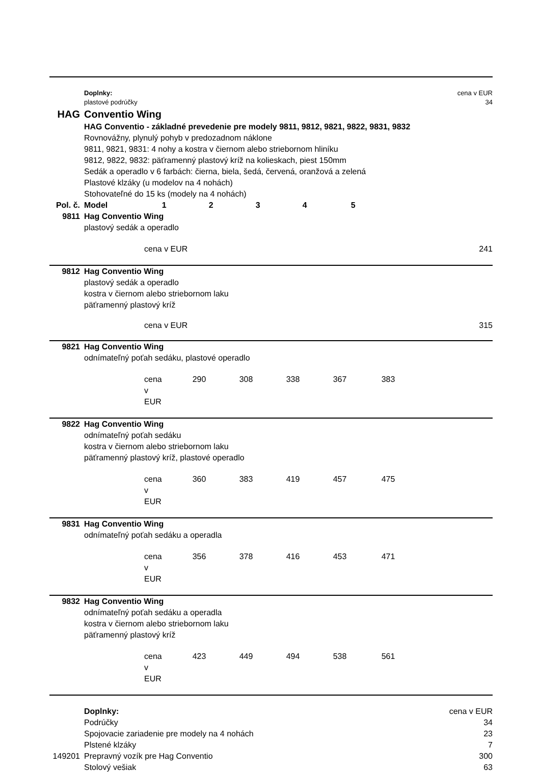| | Doplnky: | | | | | | cena v EUR |
| | plastové podrúčky | | | | | | 34 |
| HAG | Conventio Wing | | | | | | |
| | HAG Conventio - základné prevedenie pre modely 9811, 9812, 9821, 9822, 9831, 9832 | | | | | | |
| | Rovnovážny, plynulý pohyb v predozadnom náklone | | | | | | |
| | 9811, 9821, 9831: 4 nohy a kostra v čiernom alebo striebornom hliníku | | | | | | |
| | 9812, 9822, 9832: päťramenný plastový kríž na kolieskach, piest 150mm | | | | | | |
| | Sedák a operadlo v 6 farbách: čierna, biela, šedá, červená, oranžová a zelená | | | | | | |
| | Plastové klzáky (u modelov na 4 nohách) | | | | | | |
| | Stohovateľné do 15 ks (modely na 4 nohách) | | | | | | |
| Pol. č. | Model | 1 | 2 | 3 | 4 | 5 | |
| 9811 | Hag Conventio Wing | | | | | | |
| | plastový sedák a operadlo | | | | | | |
| | cena v EUR | | | | | | 241 |
| 9812 | Hag Conventio Wing | | | | | | |
| | plastový sedák a operadlo kostra v čiernom alebo striebornom laku päťramenný plastový kríž | | | | | | |
| | cena v EUR | | | | | | 315 |
| 9821 | Hag Conventio Wing | | | | | | |
| | odnímateľný poťah sedáku, plastové operadlo | | | | | | |
| | cena v EUR | 290 | 308 | 338 | 367 | 383 | |
| 9822 | Hag Conventio Wing | | | | | | |
| | odnímateľný poťah sedáku kostra v čiernom alebo striebornom laku päťramenný plastový kríž, plastové operadlo | | | | | | |
| | cena v EUR | 360 | 383 | 419 | 457 | 475 | |
| 9831 | Hag Conventio Wing | | | | | | |
| | odnímateľný poťah sedáku a operadla | | | | | | |
| | cena v EUR | 356 | 378 | 416 | 453 | 471 | |
| 9832 | Hag Conventio Wing | | | | | | |
| | odnímateľný poťah sedáku a operadla kostra v čiernom alebo striebornom laku päťramenný plastový kríž | | | | | | |
| | cena v EUR | 423 | 449 | 494 | 538 | 561 | |
| | Doplnky: | | | | | | cena v EUR |
| | Podrúčky | | | | | | 34 |
| | Spojovacie zariadenie pre modely na 4 nohách | | | | | | 23 |
| | Plstené klzáky | | | | | | 7 |
| 149201 | Prepravný vozík pre Hag Conventio | | | | | | 300 |
| | Stolový vešiak | | | | | | 63 |